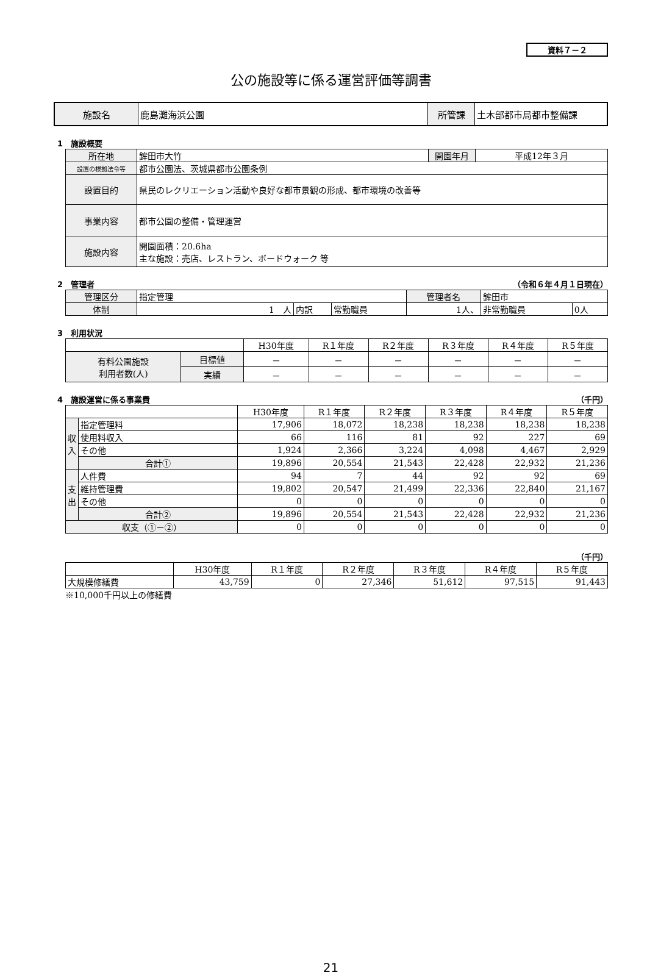資料７－２
公の施設等に係る運営評価等調書
| 施設名 | 鹿島灘海浜公園 | 所管課 | 土木部都市局都市整備課 |
1　施設概要
| 所在地 | 鉾田市大竹 | 開園年月 | 平成12年３月 |
| 設置の根拠法令等 | 都市公園法、茨城県都市公園条例 | | |
| 設置目的 | 県民のレクリエーション活動や良好な都市景観の形成、都市環境の改善等 | | |
| 事業内容 | 都市公園の整備・管理運営 | | |
| 施設内容 | 開園面積：20.6ha 主な施設：売店、レストラン、ボードウォーク 等 | | |
2　管理者 （令和６年４月１日現在）
| 管理区分 | 指定管理 | | | 管理者名 | 鉾田市 | |
| 体制 | 1 人 | 内訳 | 常勤職員 | 1人、 | 非常勤職員 | 0人 |
3　利用状況
| | | H30年度 | R１年度 | R２年度 | R３年度 | R４年度 | R５年度 |
| 有料公園施設 利用者数(人) | 目標値 | － | － | － | － | － | － |
| | 実績 | － | － | － | － | － | － |
4　施設運営に係る事業費 （千円）
| | | H30年度 | R１年度 | R２年度 | R３年度 | R４年度 | R５年度 |
| 収入 | 指定管理料 | 17,906 | 18,072 | 18,238 | 18,238 | 18,238 | 18,238 |
| | 使用料収入 | 66 | 116 | 81 | 92 | 227 | 69 |
| | その他 | 1,924 | 2,366 | 3,224 | 4,098 | 4,467 | 2,929 |
| | 合計① | 19,896 | 20,554 | 21,543 | 22,428 | 22,932 | 21,236 |
| 支出 | 人件費 | 94 | 7 | 44 | 92 | 92 | 69 |
| | 維持管理費 | 19,802 | 20,547 | 21,499 | 22,336 | 22,840 | 21,167 |
| | その他 | 0 | 0 | 0 | 0 | 0 | 0 |
| | 合計② | 19,896 | 20,554 | 21,543 | 22,428 | 22,932 | 21,236 |
| 収支（①－②） | | 0 | 0 | 0 | 0 | 0 | 0 |
（千円）
| | H30年度 | R１年度 | R２年度 | R３年度 | R４年度 | R５年度 |
| 大規模修繕費 | 43,759 | 0 | 27,346 | 51,612 | 97,515 | 91,443 |
※10,000千円以上の修繕費
21